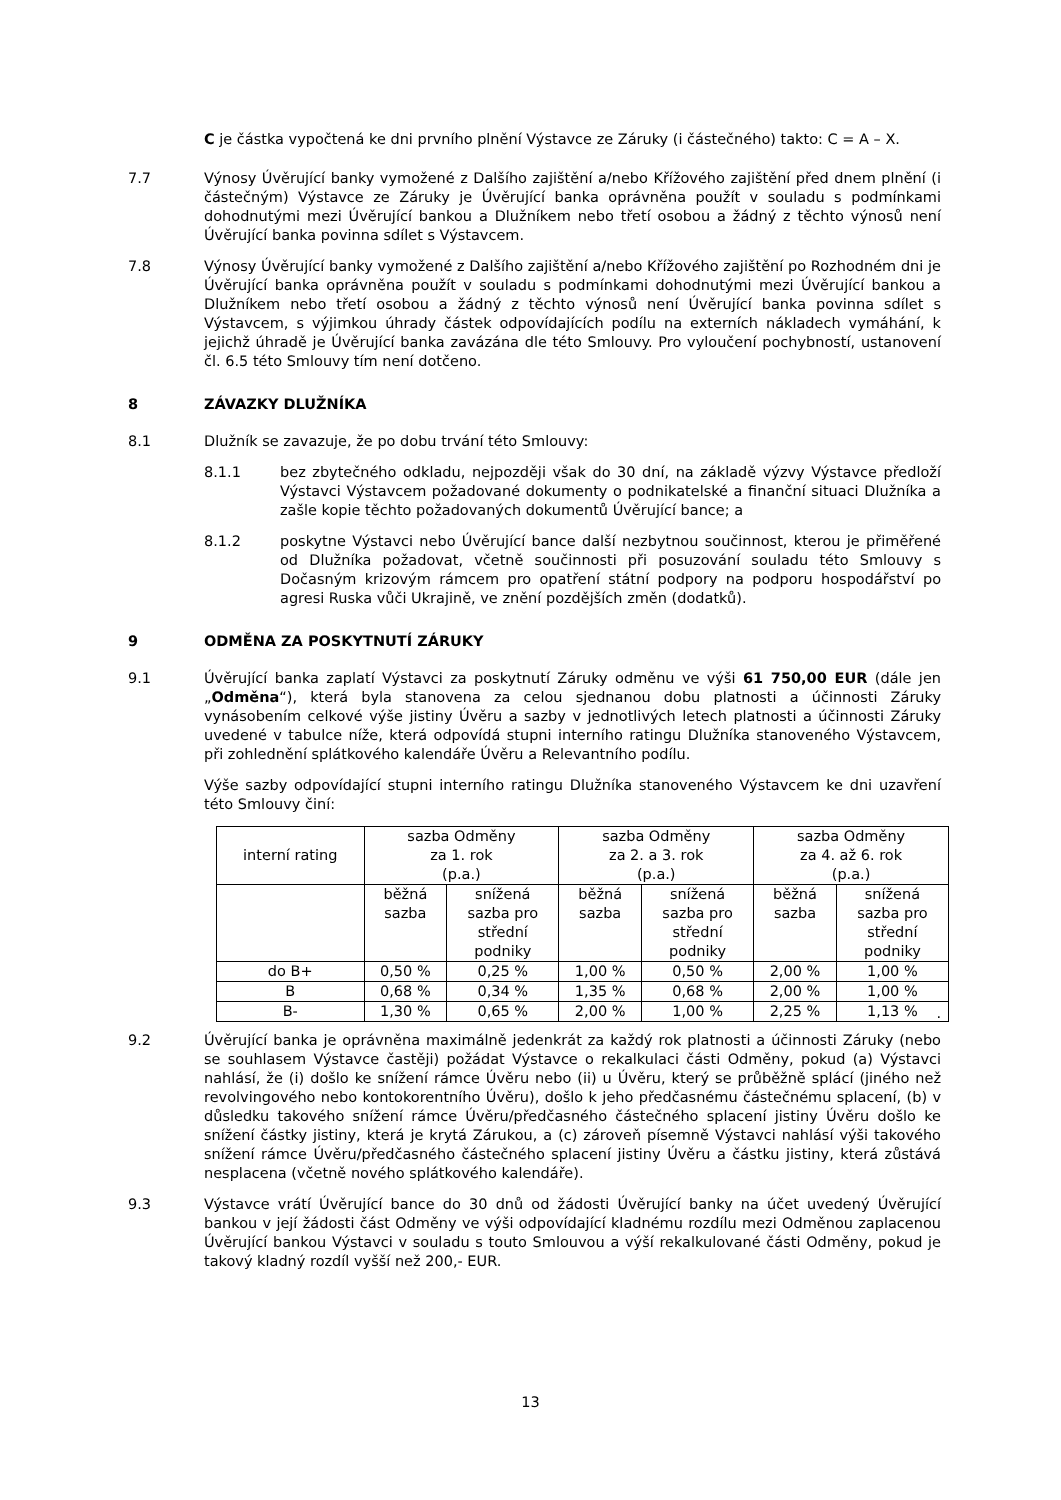C je částka vypočtená ke dni prvního plnění Výstavce ze Záruky (i částečného) takto: C = A – X.
7.7 Výnosy Úvěrující banky vymožené z Dalšího zajištění a/nebo Křížového zajištění před dnem plnění (i částečným) Výstavce ze Záruky je Úvěrující banka oprávněna použít v souladu s podmínkami dohodnutými mezi Úvěrující bankou a Dlužníkem nebo třetí osobou a žádný z těchto výnosů není Úvěrující banka povinna sdílet s Výstavcem.
7.8 Výnosy Úvěrující banky vymožené z Dalšího zajištění a/nebo Křížového zajištění po Rozhodném dni je Úvěrující banka oprávněna použít v souladu s podmínkami dohodnutými mezi Úvěrující bankou a Dlužníkem nebo třetí osobou a žádný z těchto výnosů není Úvěrující banka povinna sdílet s Výstavcem, s výjimkou úhrady částek odpovídajících podílu na externích nákladech vymáhání, k jejichž úhradě je Úvěrující banka zavázána dle této Smlouvy. Pro vyloučení pochybností, ustanovení čl. 6.5 této Smlouvy tím není dotčeno.
8 ZÁVAZKY DLUŽNÍKA
8.1 Dlužník se zavazuje, že po dobu trvání této Smlouvy:
8.1.1 bez zbytečného odkladu, nejpozději však do 30 dní, na základě výzvy Výstavce předloží Výstavci Výstavcem požadované dokumenty o podnikatelské a finanční situaci Dlužníka a zašle kopie těchto požadovaných dokumentů Úvěrující bance; a
8.1.2 poskytne Výstavci nebo Úvěrující bance další nezbytnou součinnost, kterou je přiměřené od Dlužníka požadovat, včetně součinnosti při posuzování souladu této Smlouvy s Dočasným krizovým rámcem pro opatření státní podpory na podporu hospodářství po agresi Ruska vůči Ukrajině, ve znění pozdějších změn (dodatků).
9 ODMĚNA ZA POSKYTNUTÍ ZÁRUKY
9.1 Úvěrující banka zaplatí Výstavci za poskytnutí Záruky odměnu ve výši 61 750,00 EUR (dále jen „Odměna“), která byla stanovena za celou sjednanou dobu platnosti a účinnosti Záruky vynásobením celkové výše jistiny Úvěru a sazby v jednotlivých letech platnosti a účinnosti Záruky uvedené v tabulce níže, která odpovídá stupni interního ratingu Dlužníka stanoveného Výstavcem, při zohlednění splátkového kalendáře Úvěru a Relevantního podílu.
Výše sazby odpovídající stupni interního ratingu Dlužníka stanoveného Výstavcem ke dni uzavření této Smlouvy činí:
| interní rating | sazba Odměny za 1. rok (p.a.) | | sazba Odměny za 2. a 3. rok (p.a.) | | sazba Odměny za 4. až 6. rok (p.a.) | |
| | běžná sazba | snížená sazba pro střední podniky | běžná sazba | snížená sazba pro střední podniky | běžná sazba | snížená sazba pro střední podniky |
| do B+ | 0,50 % | 0,25 % | 1,00 % | 0,50 % | 2,00 % | 1,00 % |
| B | 0,68 % | 0,34 % | 1,35 % | 0,68 % | 2,00 % | 1,00 % |
| B- | 1,30 % | 0,65 % | 2,00 % | 1,00 % | 2,25 % | 1,13 % |
.
9.2 Úvěrující banka je oprávněna maximálně jedenkrát za každý rok platnosti a účinnosti Záruky (nebo se souhlasem Výstavce častěji) požádat Výstavce o rekalkulaci části Odměny, pokud (a) Výstavci nahlásí, že (i) došlo ke snížení rámce Úvěru nebo (ii) u Úvěru, který se průběžně splácí (jiného než revolvingového nebo kontokorentního Úvěru), došlo k jeho předčasnému částečnému splacení, (b) v důsledku takového snížení rámce Úvěru/předčasného částečného splacení jistiny Úvěru došlo ke snížení částky jistiny, která je krytá Zárukou, a (c) zároveň písemně Výstavci nahlásí výši takového snížení rámce Úvěru/předčasného částečného splacení jistiny Úvěru a částku jistiny, která zůstává nesplacena (včetně nového splátkového kalendáře).
9.3 Výstavce vrátí Úvěrující bance do 30 dnů od žádosti Úvěrující banky na účet uvedený Úvěrující bankou v její žádosti část Odměny ve výši odpovídající kladnému rozdílu mezi Odměnou zaplacenou Úvěrující bankou Výstavci v souladu s touto Smlouvou a výší rekalkulované části Odměny, pokud je takový kladný rozdíl vyšší než 200,- EUR.
13